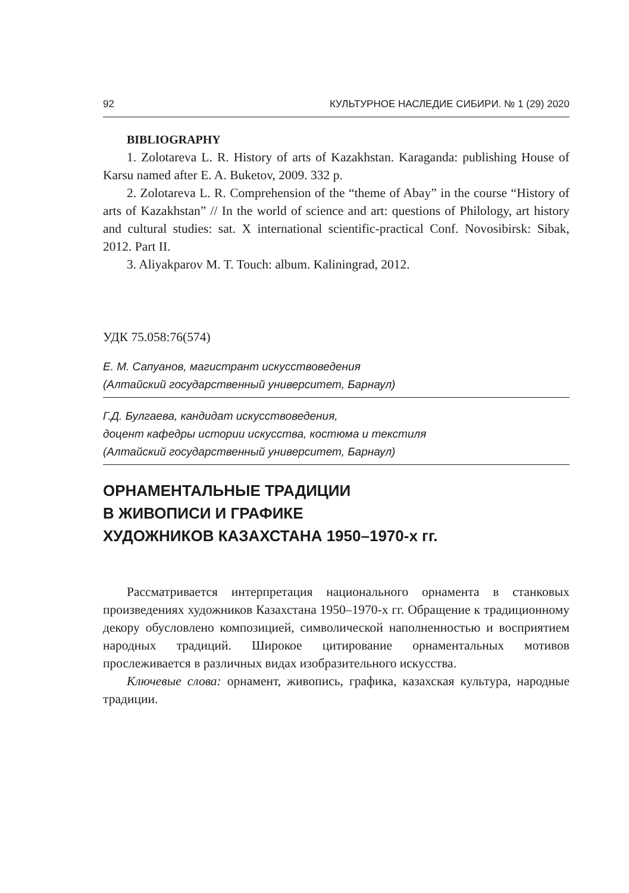92 КУЛЬТУРНОЕ НАСЛЕДИЕ СИБИРИ. № 1 (29) 2020
BIBLIOGRAPHY
1. Zolotareva L. R. History of arts of Kazakhstan. Karaganda: publishing House of Karsu named after E. A. Buketov, 2009. 332 p.
2. Zolotareva L. R. Comprehension of the “theme of Abay” in the course “History of arts of Kazakhstan” // In the world of science and art: questions of Philology, art history and cultural studies: sat. X international scientific-practical Conf. Novosibirsk: Sibak, 2012. Part II.
3. Aliyakparov M. T. Touch: album. Kaliningrad, 2012.
УДК 75.058:76(574)
Е. М. Сапуанов, магистрант искусствоведения
(Алтайский государственный университет, Барнаул)
Г.Д. Булгаева, кандидат искусствоведения,
доцент кафедры истории искусства, костюма и текстиля
(Алтайский государственный университет, Барнаул)
ОРНАМЕНТАЛЬНЫЕ ТРАДИЦИИ
В ЖИВОПИСИ И ГРАФИКЕ
ХУДОЖНИКОВ КАЗАХСТАНА 1950–1970-х гг.
Рассматривается интерпретация национального орнамента в станковых произведениях художников Казахстана 1950–1970-х гг. Обращение к традиционному декору обусловлено композицией, символической наполненностью и восприятием народных традиций. Широкое цитирование орнаментальных мотивов прослеживается в различных видах изобразительного искусства.
Ключевые слова: орнамент, живопись, графика, казахская культура, народные традиции.